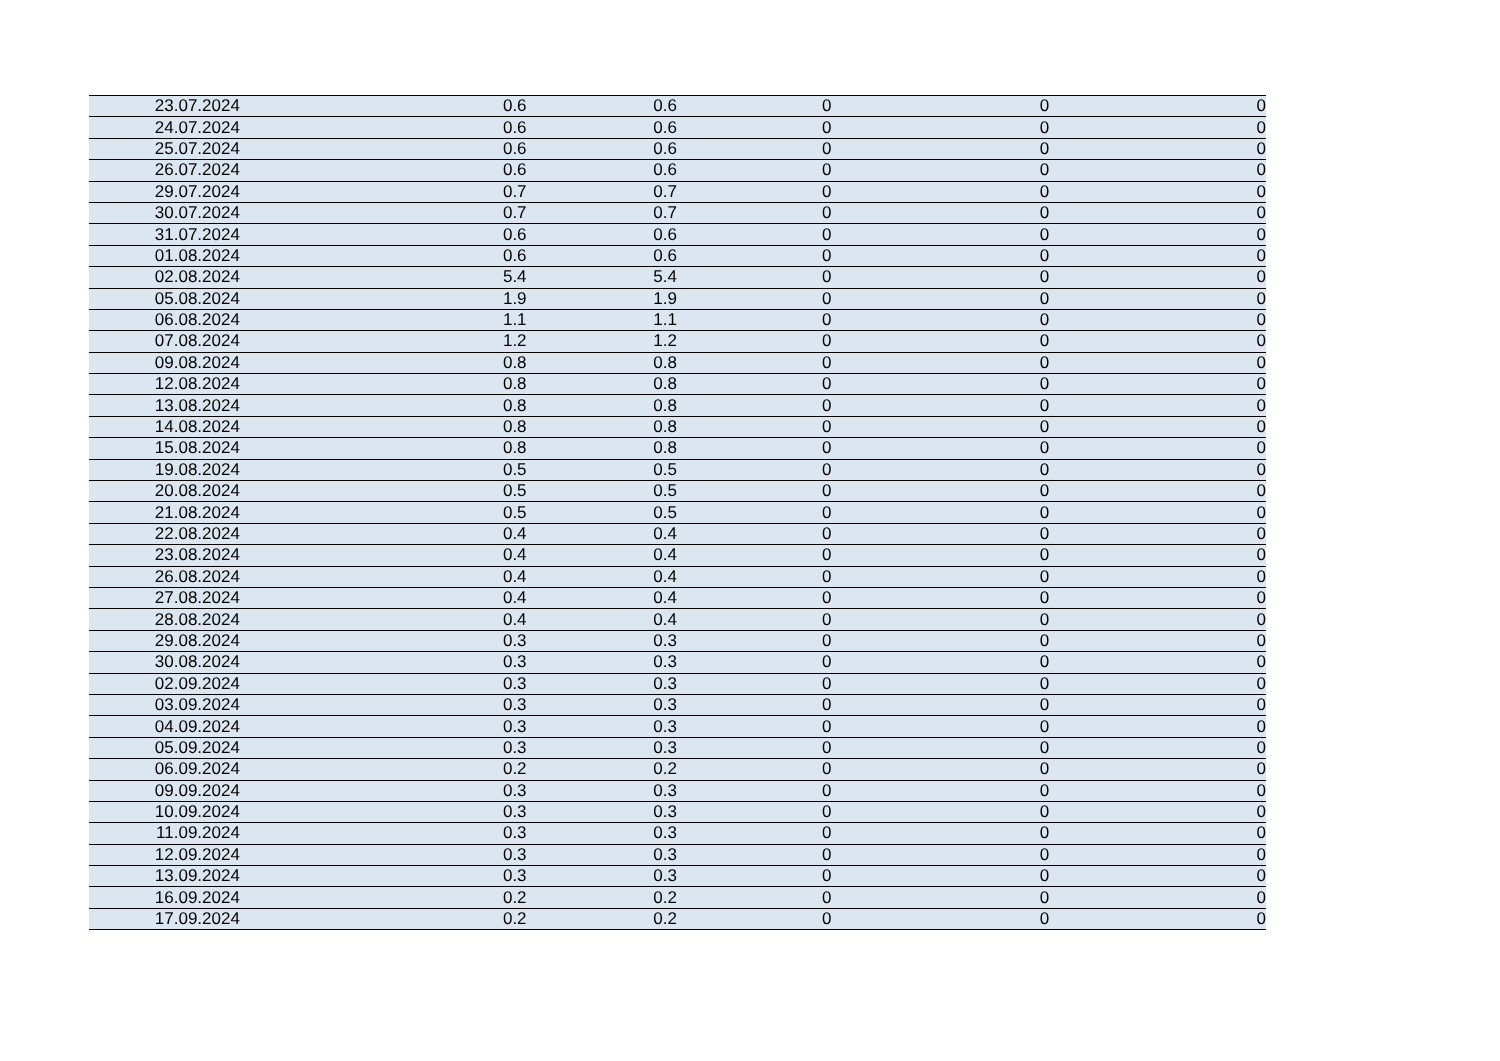| 23.07.2024 | 0.6 | 0.6 | 0 | 0 | 0 |
| 24.07.2024 | 0.6 | 0.6 | 0 | 0 | 0 |
| 25.07.2024 | 0.6 | 0.6 | 0 | 0 | 0 |
| 26.07.2024 | 0.6 | 0.6 | 0 | 0 | 0 |
| 29.07.2024 | 0.7 | 0.7 | 0 | 0 | 0 |
| 30.07.2024 | 0.7 | 0.7 | 0 | 0 | 0 |
| 31.07.2024 | 0.6 | 0.6 | 0 | 0 | 0 |
| 01.08.2024 | 0.6 | 0.6 | 0 | 0 | 0 |
| 02.08.2024 | 5.4 | 5.4 | 0 | 0 | 0 |
| 05.08.2024 | 1.9 | 1.9 | 0 | 0 | 0 |
| 06.08.2024 | 1.1 | 1.1 | 0 | 0 | 0 |
| 07.08.2024 | 1.2 | 1.2 | 0 | 0 | 0 |
| 09.08.2024 | 0.8 | 0.8 | 0 | 0 | 0 |
| 12.08.2024 | 0.8 | 0.8 | 0 | 0 | 0 |
| 13.08.2024 | 0.8 | 0.8 | 0 | 0 | 0 |
| 14.08.2024 | 0.8 | 0.8 | 0 | 0 | 0 |
| 15.08.2024 | 0.8 | 0.8 | 0 | 0 | 0 |
| 19.08.2024 | 0.5 | 0.5 | 0 | 0 | 0 |
| 20.08.2024 | 0.5 | 0.5 | 0 | 0 | 0 |
| 21.08.2024 | 0.5 | 0.5 | 0 | 0 | 0 |
| 22.08.2024 | 0.4 | 0.4 | 0 | 0 | 0 |
| 23.08.2024 | 0.4 | 0.4 | 0 | 0 | 0 |
| 26.08.2024 | 0.4 | 0.4 | 0 | 0 | 0 |
| 27.08.2024 | 0.4 | 0.4 | 0 | 0 | 0 |
| 28.08.2024 | 0.4 | 0.4 | 0 | 0 | 0 |
| 29.08.2024 | 0.3 | 0.3 | 0 | 0 | 0 |
| 30.08.2024 | 0.3 | 0.3 | 0 | 0 | 0 |
| 02.09.2024 | 0.3 | 0.3 | 0 | 0 | 0 |
| 03.09.2024 | 0.3 | 0.3 | 0 | 0 | 0 |
| 04.09.2024 | 0.3 | 0.3 | 0 | 0 | 0 |
| 05.09.2024 | 0.3 | 0.3 | 0 | 0 | 0 |
| 06.09.2024 | 0.2 | 0.2 | 0 | 0 | 0 |
| 09.09.2024 | 0.3 | 0.3 | 0 | 0 | 0 |
| 10.09.2024 | 0.3 | 0.3 | 0 | 0 | 0 |
| 11.09.2024 | 0.3 | 0.3 | 0 | 0 | 0 |
| 12.09.2024 | 0.3 | 0.3 | 0 | 0 | 0 |
| 13.09.2024 | 0.3 | 0.3 | 0 | 0 | 0 |
| 16.09.2024 | 0.2 | 0.2 | 0 | 0 | 0 |
| 17.09.2024 | 0.2 | 0.2 | 0 | 0 | 0 |